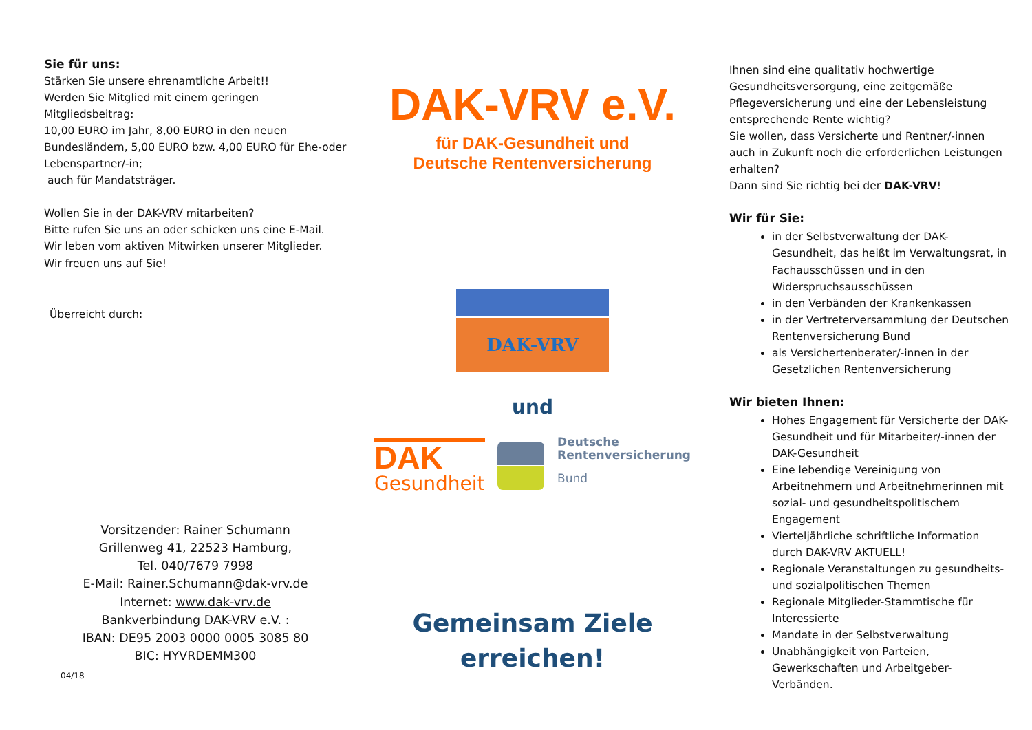Sie für uns:
Stärken Sie unsere ehrenamtliche Arbeit!!
Werden Sie Mitglied mit einem geringen Mitgliedsbeitrag:
10,00 EURO im Jahr, 8,00 EURO in den neuen Bundesländern, 5,00 EURO bzw. 4,00 EURO für Ehe-oder Lebenspartner/-in;
auch für Mandatsträger.
Wollen Sie in der DAK-VRV mitarbeiten?
Bitte rufen Sie uns an oder schicken uns eine E-Mail.
Wir leben vom aktiven Mitwirken unserer Mitglieder.
Wir freuen uns auf Sie!
Überreicht durch:
Vorsitzender: Rainer Schumann
Grillenweg 41, 22523 Hamburg,
Tel. 040/7679 7998
E-Mail: Rainer.Schumann@dak-vrv.de
Internet: www.dak-vrv.de
Bankverbindung DAK-VRV e.V. :
IBAN: DE95 2003 0000 0005 3085 80
BIC: HYVRDEMM300
04/18
DAK-VRV e.V.
für DAK-Gesundheit und
Deutsche Rentenversicherung
DAK-VRV
und
DAK
Gesundheit
Deutsche
Rentenversicherung
Bund
Gemeinsam Ziele
erreichen!
Ihnen sind eine qualitativ hochwertige Gesundheitsversorgung, eine zeitgemäße Pflegeversicherung und eine der Lebensleistung entsprechende Rente wichtig?
Sie wollen, dass Versicherte und Rentner/-innen auch in Zukunft noch die erforderlichen Leistungen erhalten?
Dann sind Sie richtig bei der DAK-VRV!
Wir für Sie:
in der Selbstverwaltung der DAK-Gesundheit, das heißt im Verwaltungsrat, in Fachausschüssen und in den Widerspruchsausschüssen
in den Verbänden der Krankenkassen
in der Vertreterversammlung der Deutschen Rentenversicherung Bund
als Versichertenberater/-innen in der Gesetzlichen Rentenversicherung
Wir bieten Ihnen:
Hohes Engagement für Versicherte der DAK-Gesundheit und für Mitarbeiter/-innen der DAK-Gesundheit
Eine lebendige Vereinigung von Arbeitnehmern und Arbeitnehmerinnen mit sozial- und gesundheitspolitischem Engagement
Vierteljährliche schriftliche Information durch DAK-VRV AKTUELL!
Regionale Veranstaltungen zu gesundheits- und sozialpolitischen Themen
Regionale Mitglieder-Stammtische für Interessierte
Mandate in der Selbstverwaltung
Unabhängigkeit von Parteien, Gewerkschaften und Arbeitgeber-Verbänden.